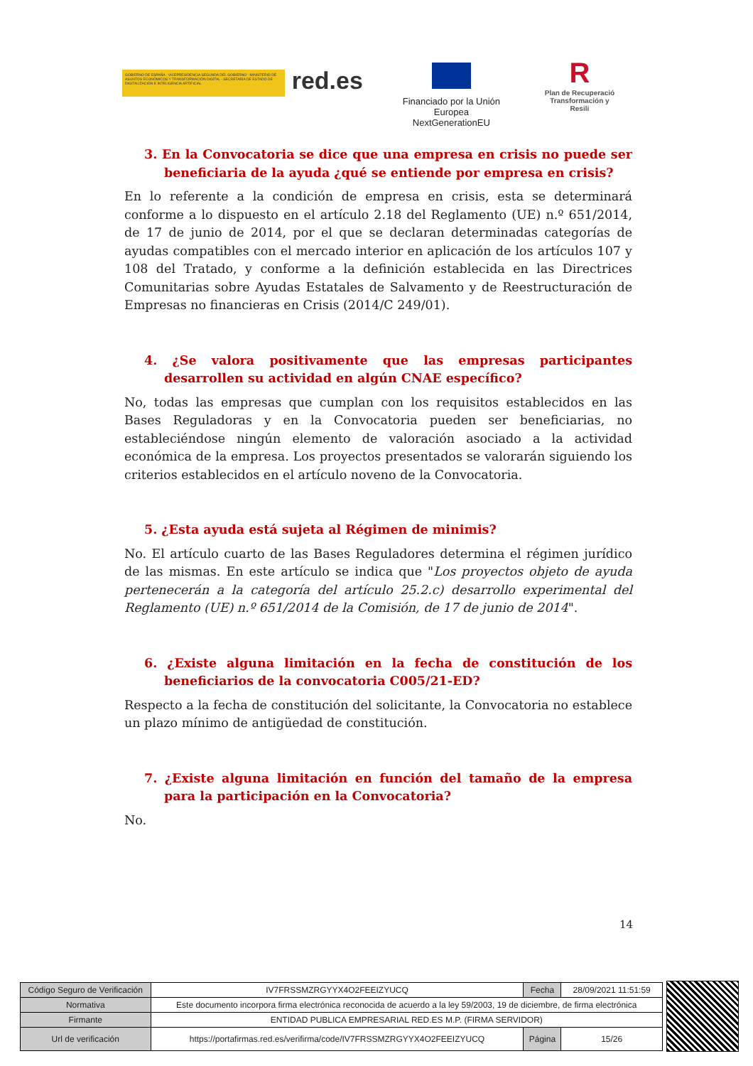GOBIERNO DE ESPAÑA · VICEPRESIDENCIA SEGUNDA DEL GOBIERNO · MINISTERIO DE ASUNTOS ECONÓMICOS Y TRANSFORMACIÓN DIGITAL · SECRETARÍA DE ESTADO DE DIGITALIZACIÓN E INTELIGENCIA ARTIFICIAL
red.es
Financiado por la Unión Europea
NextGenerationEU
R
Plan de Recuperació
Transformación y Resili
3. En la Convocatoria se dice que una empresa en crisis no puede ser beneficiaria de la ayuda ¿qué se entiende por empresa en crisis?
En lo referente a la condición de empresa en crisis, esta se determinará conforme a lo dispuesto en el artículo 2.18 del Reglamento (UE) n.º 651/2014, de 17 de junio de 2014, por el que se declaran determinadas categorías de ayudas compatibles con el mercado interior en aplicación de los artículos 107 y 108 del Tratado, y conforme a la definición establecida en las Directrices Comunitarias sobre Ayudas Estatales de Salvamento y de Reestructuración de Empresas no financieras en Crisis (2014/C 249/01).
4. ¿Se valora positivamente que las empresas participantes desarrollen su actividad en algún CNAE específico?
No, todas las empresas que cumplan con los requisitos establecidos en las Bases Reguladoras y en la Convocatoria pueden ser beneficiarias, no estableciéndose ningún elemento de valoración asociado a la actividad económica de la empresa. Los proyectos presentados se valorarán siguiendo los criterios establecidos en el artículo noveno de la Convocatoria.
5. ¿Esta ayuda está sujeta al Régimen de minimis?
No. El artículo cuarto de las Bases Reguladores determina el régimen jurídico de las mismas. En este artículo se indica que "Los proyectos objeto de ayuda pertenecerán a la categoría del artículo 25.2.c) desarrollo experimental del Reglamento (UE) n.º 651/2014 de la Comisión, de 17 de junio de 2014".
6. ¿Existe alguna limitación en la fecha de constitución de los beneficiarios de la convocatoria C005/21-ED?
Respecto a la fecha de constitución del solicitante, la Convocatoria no establece un plazo mínimo de antigüedad de constitución.
7. ¿Existe alguna limitación en función del tamaño de la empresa para la participación en la Convocatoria?
No.
14
| Código Seguro de Verificación | IV7FRSSMZRGYYX4O2FEEIZYUCQ | Fecha | 28/09/2021 11:51:59 |
| Normativa | Este documento incorpora firma electrónica reconocida de acuerdo a la ley 59/2003, 19 de diciembre, de firma electrónica | | |
| Firmante | ENTIDAD PUBLICA EMPRESARIAL RED.ES M.P. (FIRMA SERVIDOR) | | |
| Url de verificación | https://portafirmas.red.es/verifirma/code/IV7FRSSMZRGYYX4O2FEEIZYUCQ | Página | 15/26 |